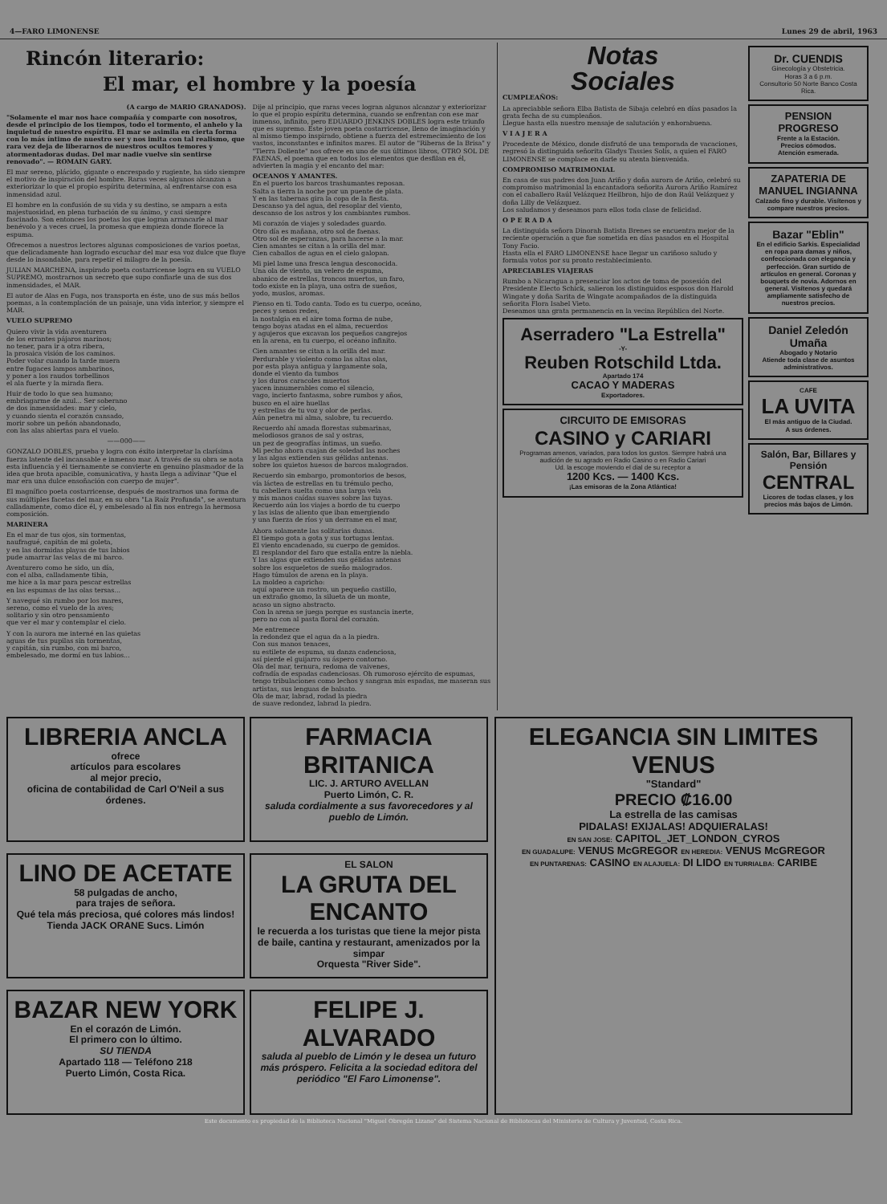4—FARO LIMONENSE Lunes 29 de abril, 1963
Rincón literario:
El mar, el hombre y la poesía
(A cargo de MARIO GRANADOS).
"Solamente el mar nos hace compañía y comparte con nosotros, desde el principio de los tiempos, todo el tormento, el anhelo y la inquietud de nuestro espíritu. El mar se asimila en cierta forma con lo más íntimo de nuestro ser y nos imita con tal realismo, que rara vez deja de liberarnos de nuestros ocultos temores y atormentadoras dudas. Del mar nadie vuelve sin sentirse renovado". — ROMAIN GARY.
El mar sereno, plácido, gigante o encrespado y rugiente, ha sido siempre el motivo de inspiración del hombre. Raras veces algunos alcanzan a exteriorizar lo que el propio espíritu determina, al enfrentarse con esa inmensidad azul.
El hombre en la confusión de su vida y su destino, se ampara a esta majestuosidad, en plena turbación de su ánimo, y casi siempre fascinado. Son entonces los poetas los que logran arrancarle al mar benévolo y a veces cruel, la promesa que empieza donde florece la espuma.
Ofrecemos a nuestros lectores algunas composiciones de varios poetas, que delicadamente han logrado escuchar del mar esa voz dulce que fluye desde lo insondable, para repetir el milagro de la poesía.
JULIAN MARCHENA, inspirado poeta costarricense logra en su VUELO SUPREMO, mostrarnos un secreto que supo confiarle una de sus dos inmensidades, el MAR.
El autor de Alas en Fuga, nos transporta en éste, uno de sus más bellos poemas, a la contemplación de un paisaje, una vida interior, y siempre el MAR.
VUELO SUPREMO
Quiero vivir la vida aventurera
de los errantes pájaros marinos;
no tener, para ir a otra ribera,
la prosaica visión de los caminos.
Poder volar cuando la tarde muera
entre fugaces lampos ambarinos,
y poner a los raudos torbellinos
el ala fuerte y la mirada fiera.
Huir de todo lo que sea humano;
embriagarme de azul... Ser soberano
de dos inmensidades: mar y cielo,
y cuando sienta el corazón cansado,
morir sobre un peñón abandonado,
con las alas abiertas para el vuelo.
——000——
GONZALO DOBLES, prueba y logra con éxito interpretar la clarísima fuerza latente del incansable e inmenso mar. A través de su obra se nota esta influencia y él tiernamente se convierte en genuino plasmador de la idea que brota apacible, comunicativa, y hasta llega a adivinar "Que el mar era una dulce ensoñación con cuerpo de mujer".
El magnífico poeta costarricense, después de mostrarnos una forma de sus múltiples facetas del mar, en su obra "La Raíz Profunda", se aventura calladamente, como dice él, y embelesado al fin nos entrega la hermosa composición.
MARINERA
En el mar de tus ojos, sin tormentas,
naufragué, capitán de mi goleta,
y en las dormidas playas de tus labios
pude amarrar las velas de mi barco.
Aventurero como he sido, un día,
con el alba, calladamente tibia,
me hice a la mar para pescar estrellas
en las espumas de las olas tersas...
Y navegué sin rumbo por los mares,
sereno, como el vuelo de la aves;
solitario y sin otro pensamiento
que ver el mar y contemplar el cielo.
Y con la aurora me interné en las quietas
aguas de tus pupilas sin tormentas,
y capitán, sin rumbo, con mi barco,
embelesado, me dormí en tus labios...
Dije al principio, que raras veces logran algunos alcanzar y exteriorizar lo que el propio espíritu determina, cuando se enfrentan con ese mar inmenso, infinito, pero EDUARDO JENKINS DOBLES logra este triunfo que es supremo. Este joven poeta costarricense, lleno de imaginación y al mismo tiempo inspirado, obtiene a fuerza del estremecimiento de los vastos, inconstantes e infinitos mares. El autor de "Riberas de la Brisa" y "Tierra Doliente" nos ofrece en uno de sus últimos libros, OTRO SOL DE FAENAS, el poema que en todos los elementos que desfilan en él, advierten la magia y el encanto del mar:
OCEANOS Y AMANTES.
En el puerto los barcos trashumantes reposan.
Salta a tierra la noche por un puente de plata.
Y en las tabernas gira la copa de la fiesta.
Descanso ya del agua, del resoplar del viento,
descanso de los astros y los cambiantes rumbos.
Mi corazón de viajes y soledades guardo.
Otro día es mañana, otro sol de faenas.
Otro sol de esperanzas, para hacerse a la mar.
Cien amantes se citan a la orilla del mar.
Cien caballos de agua en el cielo galopan.
Mi piel lame una fresca lengua desconocida.
Una ola de viento, un velero de espuma,
abanico de estrellas, troncos muertos, un faro,
todo existe en la playa, una ostra de sueños,
yodo, muslos, aromas.
Pienso en ti. Todo canta. Todo es tu cuerpo, oceáno,
peces y senos redes,
la nostalgia en el aire toma forma de nube,
tengo boyas atadas en el alma, recuerdos
y agujeros que excavan los pequeños cangrejos
en la arena, en tu cuerpo, el océano infinito.
Cien amantes se citan a la orilla del mar.
Perdurable y violento como las altas olas,
por esta playa antigua y largamente sola,
donde el viento da tumbos
y los duros caracoles muertos
yacen innumerables como el silencio,
vago, incierto fantasma, sobre rumbos y años,
busco en el aire huellas
y estrellas de tu voz y olor de perlas.
Aún penetra mi alma, salobre, tu recuerdo.
Recuerdo ahí amada florestas submarinas,
melodiosos granos de sal y ostras,
un pez de geografías íntimas, un sueño.
Mi pecho ahora cuajan de soledad las noches
y las algas extienden sus gélidas antenas.
sobre los quietos huesos de barcos malogrados.
Recuerdo sin embargo, promontorios de besos,
vía láctea de estrellas en tu trémulo pecho,
tu cabellera suelta como una larga vela
y mis manos caídas suaves sobre las tuyas.
Recuerdo aún los viajes a bordo de tu cuerpo
y las islas de aliento que iban emergiendo
y una fuerza de ríos y un derrame en el mar,
Ahora solamente las solitarias dunas.
El tiempo gota a gota y sus tortugas lentas.
El viento encadenado, su cuerpo de gemidos.
El resplandor del faro que estalla entre la niebla.
Y las algas que extienden sus gélidas antenas
sobre los esqueletos de sueño malogrados.
Hago túmulos de arena en la playa.
La moldeo a capricho:
aquí aparece un rostro, un pequeño castillo,
un extraño gnomo, la silueta de un monte,
acaso un signo abstracto.
Con la arena se juega porque es sustancia inerte,
pero no con al pasta floral del corazón.
Me entremece
la redondez que el agua da a la piedra.
Con sus manos tenaces,
su estilete de espuma, su danza cadenciosa,
así pierde el guijarro su áspero contorno.
Ola del mar, ternura, redoma de vaivenes,
cofradía de espadas cadenciosas. Oh rumoroso ejército de espumas, tengo tribulaciones como lechos y sangran mis espadas, me maseran sus artistas, sus lenguas de balsato.
Ola de mar, labrad, rodad la piedra
de suave redondez, labrad la piedra.
Notas
Sociales
CUMPLEAÑOS:
La apreciabble señora Elba Batista de Sibaja celebró en días pasados la grata fecha de su cumpleaños.
Llegue hasta ella nuestro mensaje de salutación y enhorabuena.
V I A J E R A
Procedente de México, donde disfrutó de una temporada de vacaciones, regresó la distinguida señorita Gladys Tassies Solís, a quien el FARO LIMONENSE se complace en darle su atenta bienvenida.
COMPROMISO MATRIMONIAL
En casa de sus padres don Juan Ariño y doña aurora de Ariño, celebró su compromiso matrimonial la encantadora señorita Aurora Ariño Ramírez con el caballero Raúl Velázquez Heilbron, hijo de don Raúl Velázquez y doña Lilly de Velázquez.
Los saludamos y deseamos para ellos toda clase de felicidad.
O P E R A D A
La distinguida señora Dinorah Batista Brenes se encuentra mejor de la reciente operación a que fue sometida en días pasados en el Hospital Tony Facio.
Hasta ella el FARO LIMONENSE hace llegar un cariñoso saludo y formula votos por su pronto restablecimiento.
APRECIABLES VIAJERAS
Rumbo a Nicaragua a presenciar los actos de toma de posesión del Presidente Electo Schick, salieron los distinguidos esposos don Harold Wingate y doña Sarita de Wingate acompañados de la distinguida señorita Flora Isabel Vieto.
Deseamos una grata permanencia en la vecina República del Norte.
Aserradero "La Estrella"
-Y-
Reuben Rotschild Ltda.
Apartado 174
CACAO Y MADERAS
Exportadores.
CIRCUITO DE EMISORAS
CASINO y CARIARI
Programas amenos, variados, para todos los gustos. Siempre habrá una audición de su agrado en Radio Casino o en Radio Cariari
Ud. la escoge moviendo el dial de su receptor a
1200 Kcs. — 1400 Kcs.
¡Las emisoras de la Zona Atlántica!
Dr. CUENDIS
Ginecología y Obstetricia.
Horas 3 a 6 p.m.
Consultorio 50 Norte Banco Costa Rica.
PENSION PROGRESO
Frente a la Estación.
Precios cómodos.
Atención esmerada.
ZAPATERIA DE MANUEL INGIANNA
Calzado fino y durable. Visítenos y compare nuestros precios.
Bazar "Eblin"
En el edificio Sarkis. Especialidad en ropa para damas y niños, confeccionada con elegancia y perfección. Gran surtido de artículos en general. Coronas y bouquets de novia. Adornos en general. Visítenos y quedará ampliamente satisfecho de nuestros precios.
Daniel Zeledón Umaña
Abogado y Notario
Atiende toda clase de asuntos administrativos.
CAFE
LA UVITA
El más antiguo de la Ciudad.
A sus órdenes.
Salón, Bar, Billares y Pensión
CENTRAL
Licores de todas clases, y los precios más bajos de Limón.
LIBRERIA ANCLA
ofrece
artículos para escolares
al mejor precio,
oficina de contabilidad de Carl O'Neil a sus órdenes.
FARMACIA BRITANICA
LIC. J. ARTURO AVELLAN
Puerto Limón, C. R.
saluda cordialmente a sus favorecedores y al pueblo de Limón.
LINO DE ACETATE
58 pulgadas de ancho,
para trajes de señora.
Qué tela más preciosa, qué colores más lindos!
Tienda JACK ORANE Sucs. Limón
EL SALON
LA GRUTA DEL ENCANTO
le recuerda a los turistas que tiene la mejor pista de baile, cantina y restaurant, amenizados por la simpar
Orquesta "River Side".
BAZAR NEW YORK
En el corazón de Limón.
El primero con lo último.
SU TIENDA
Apartado 118 — Teléfono 218
Puerto Limón, Costa Rica.
FELIPE J. ALVARADO
saluda al pueblo de Limón y le desea un futuro más próspero. Felicita a la sociedad editora del periódico "El Faro Limonense".
ELEGANCIA SIN LIMITES
VENUS
"Standard"
PRECIO ₡16.00
La estrella de las camisas
PIDALAS! EXIJALAS! ADQUIERALAS!
EN SAN JOSE: CAPITOL_JET_LONDON_CYROS
EN GUADALUPE: VENUS McGREGOR EN HEREDIA: VENUS McGREGOR
EN PUNTARENAS: CASINO EN ALAJUELA: DI LIDO EN TURRIALBA: CARIBE
Este documento es propiedad de la Biblioteca Nacional "Miguel Obregón Lizano" del Sistema Nacional de Bibliotecas del Ministerio de Cultura y Juventud, Costa Rica.